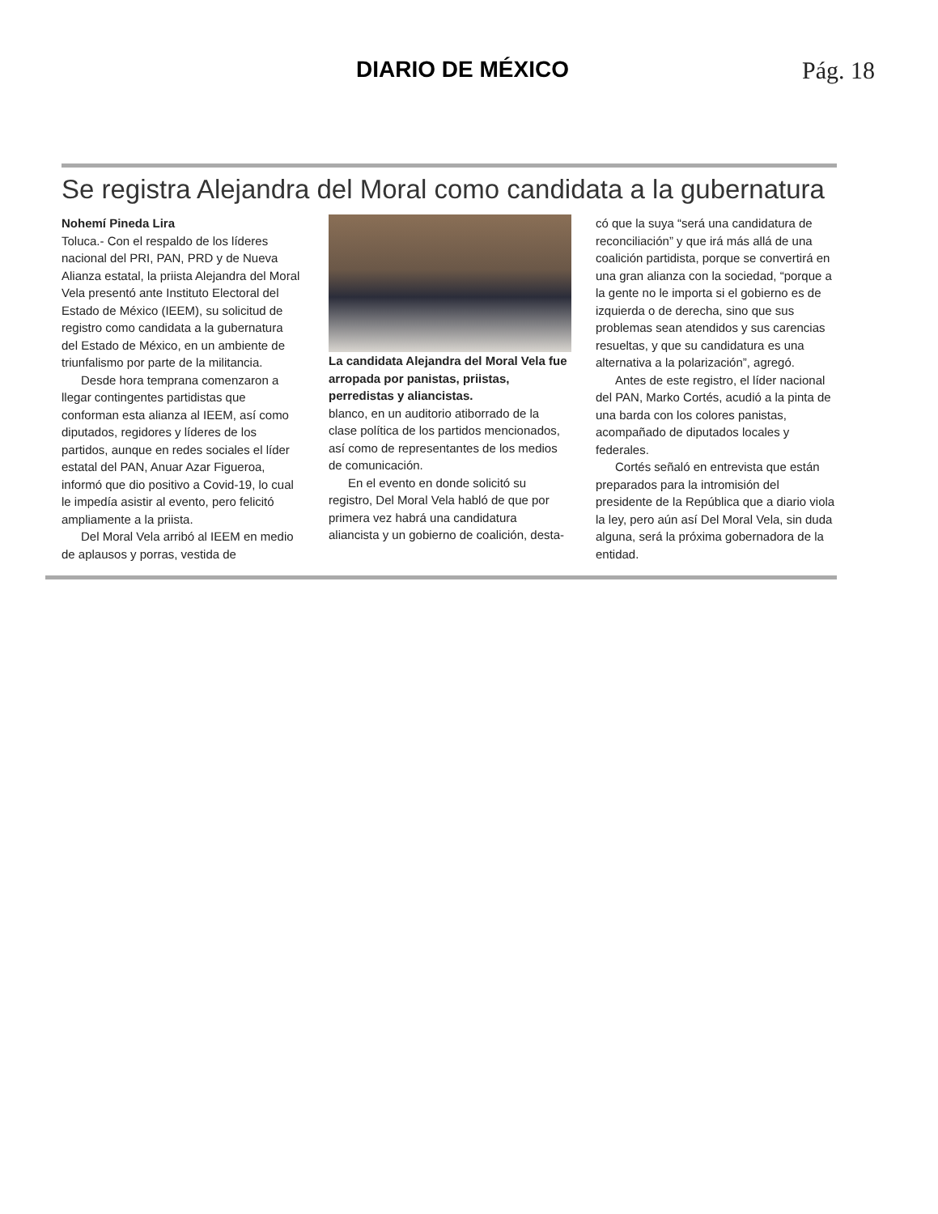DIARIO DE MÉXICO Pág. 18
Se registra Alejandra del Moral como candidata a la gubernatura
Nohemí Pineda Lira
Toluca.- Con el respaldo de los líderes nacional del PRI, PAN, PRD y de Nueva Alianza estatal, la priista Alejandra del Moral Vela presentó ante Instituto Electoral del Estado de México (IEEM), su solicitud de registro como candidata a la gubernatura del Estado de México, en un ambiente de triunfalismo por parte de la militancia.
Desde hora temprana comenzaron a llegar contingentes partidistas que conforman esta alianza al IEEM, así como diputados, regidores y líderes de los partidos, aunque en redes sociales el líder estatal del PAN, Anuar Azar Figueroa, informó que dio positivo a Covid-19, lo cual le impedía asistir al evento, pero felicitó ampliamente a la priista.
Del Moral Vela arribó al IEEM en medio de aplausos y porras, vestida de
La candidata Alejandra del Moral Vela fue arropada por panistas, priistas, perredistas y aliancistas.
blanco, en un auditorio atiborrado de la clase política de los partidos mencionados, así como de representantes de los medios de comunicación.
En el evento en donde solicitó su registro, Del Moral Vela habló de que por primera vez habrá una candidatura aliancista y un gobierno de coalición, desta-
có que la suya “será una candidatura de reconciliación” y que irá más allá de una coalición partidista, porque se convertirá en una gran alianza con la sociedad, “porque a la gente no le importa si el gobierno es de izquierda o de derecha, sino que sus problemas sean atendidos y sus carencias resueltas, y que su candidatura es una alternativa a la polarización”, agregó.
Antes de este registro, el líder nacional del PAN, Marko Cortés, acudió a la pinta de una barda con los colores panistas, acompañado de diputados locales y federales.
Cortés señaló en entrevista que están preparados para la intromisión del presidente de la República que a diario viola la ley, pero aún así Del Moral Vela, sin duda alguna, será la próxima gobernadora de la entidad.